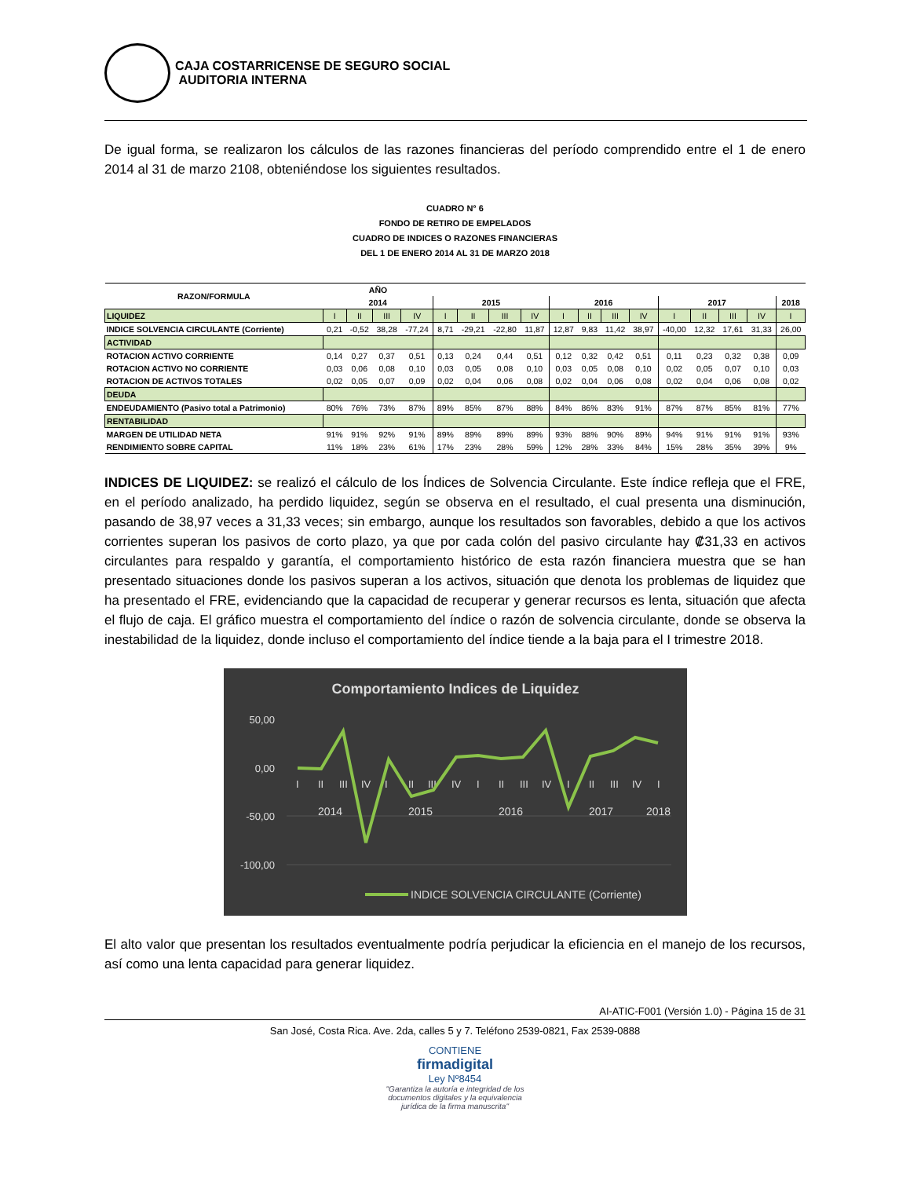CAJA COSTARRICENSE DE SEGURO SOCIAL
AUDITORIA INTERNA
De igual forma, se realizaron los cálculos de las razones financieras del período comprendido entre el 1 de enero 2014 al 31 de marzo 2108, obteniéndose los siguientes resultados.
CUADRO N° 6
FONDO DE RETIRO DE EMPELADOS
CUADRO DE INDICES O RAZONES FINANCIERAS
DEL 1 DE ENERO 2014 AL 31 DE MARZO 2018
| RAZON/FORMULA | AÑO | | | | | | | | | | | | | | | | |
| --- | --- | --- | --- | --- | --- | --- | --- | --- | --- | --- | --- | --- | --- | --- | --- | --- | --- |
| | 2014 | | | | 2015 | | | | 2016 | | | | 2017 | | | | 2018 |
| LIQUIDEZ | I | II | III | IV | I | II | III | IV | I | II | III | IV | I | II | III | IV | I |
| INDICE SOLVENCIA CIRCULANTE (Corriente) | 0,21 | -0,52 | 38,28 | -77,24 | 8,71 | -29,21 | -22,80 | 11,87 | 12,87 | 9,83 | 11,42 | 38,97 | -40,00 | 12,32 | 17,61 | 31,33 | 26,00 |
| ACTIVIDAD | | | | | | | | | | | | | | | | | |
| ROTACION ACTIVO CORRIENTE | 0,14 | 0,27 | 0,37 | 0,51 | 0,13 | 0,24 | 0,44 | 0,51 | 0,12 | 0,32 | 0,42 | 0,51 | 0,11 | 0,23 | 0,32 | 0,38 | 0,09 |
| ROTACION ACTIVO NO CORRIENTE | 0,03 | 0,06 | 0,08 | 0,10 | 0,03 | 0,05 | 0,08 | 0,10 | 0,03 | 0,05 | 0,08 | 0,10 | 0,02 | 0,05 | 0,07 | 0,10 | 0,03 |
| ROTACION DE ACTIVOS TOTALES | 0,02 | 0,05 | 0,07 | 0,09 | 0,02 | 0,04 | 0,06 | 0,08 | 0,02 | 0,04 | 0,06 | 0,08 | 0,02 | 0,04 | 0,06 | 0,08 | 0,02 |
| DEUDA | | | | | | | | | | | | | | | | | |
| ENDEUDAMIENTO (Pasivo total a Patrimonio) | 80% | 76% | 73% | 87% | 89% | 85% | 87% | 88% | 84% | 86% | 83% | 91% | 87% | 87% | 85% | 81% | 77% |
| RENTABILIDAD | | | | | | | | | | | | | | | | | |
| MARGEN DE UTILIDAD NETA | 91% | 91% | 92% | 91% | 89% | 89% | 89% | 89% | 93% | 88% | 90% | 89% | 94% | 91% | 91% | 91% | 93% |
| RENDIMIENTO SOBRE CAPITAL | 11% | 18% | 23% | 61% | 17% | 23% | 28% | 59% | 12% | 28% | 33% | 84% | 15% | 28% | 35% | 39% | 9% |
INDICES DE LIQUIDEZ: se realizó el cálculo de los Índices de Solvencia Circulante. Este índice refleja que el FRE, en el período analizado, ha perdido liquidez, según se observa en el resultado, el cual presenta una disminución, pasando de 38,97 veces a 31,33 veces; sin embargo, aunque los resultados son favorables, debido a que los activos corrientes superan los pasivos de corto plazo, ya que por cada colón del pasivo circulante hay ₡31,33 en activos circulantes para respaldo y garantía, el comportamiento histórico de esta razón financiera muestra que se han presentado situaciones donde los pasivos superan a los activos, situación que denota los problemas de liquidez que ha presentado el FRE, evidenciando que la capacidad de recuperar y generar recursos es lenta, situación que afecta el flujo de caja. El gráfico muestra el comportamiento del índice o razón de solvencia circulante, donde se observa la inestabilidad de la liquidez, donde incluso el comportamiento del índice tiende a la baja para el I trimestre 2018.
Comportamiento Indices de Liquidez
50,00
0,00
-50,00
-100,00
I II III IV I II III IV I II III IV I II III IV I
2014 2015 2016 2017 2018
INDICE SOLVENCIA CIRCULANTE (Corriente)
El alto valor que presentan los resultados eventualmente podría perjudicar la eficiencia en el manejo de los recursos, así como una lenta capacidad para generar liquidez.
AI-ATIC-F001 (Versión 1.0) - Página 15 de 31
San José, Costa Rica. Ave. 2da, calles 5 y 7. Teléfono 2539-0821, Fax 2539-0888
CONTIENE
firmadigital
Ley Nº8454
"Garantiza la autoría e integridad de los
documentos digitales y la equivalencia
jurídica de la firma manuscrita"